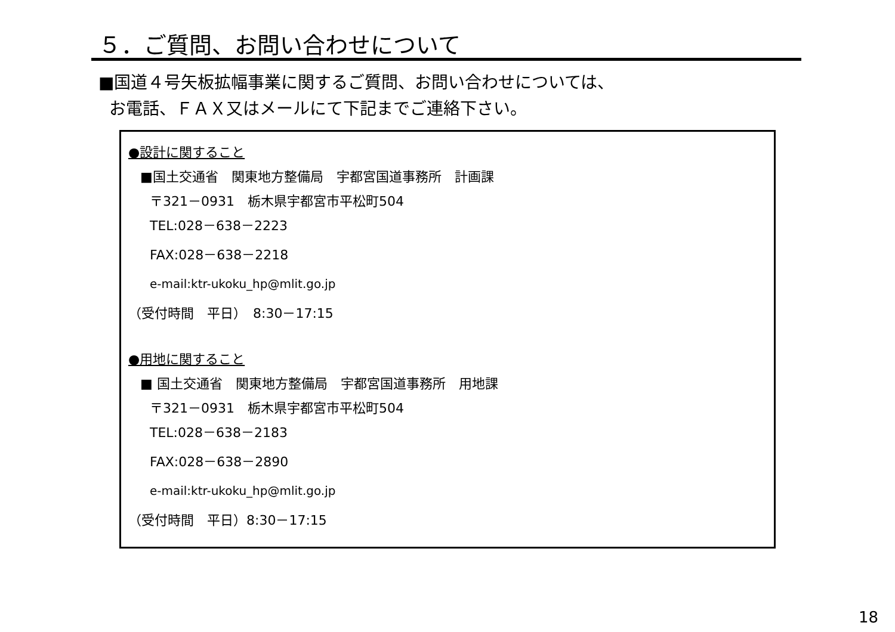５．ご質問、お問い合わせについて
■国道４号矢板拡幅事業に関するご質問、お問い合わせについては、
お電話、ＦＡＸ又はメールにて下記までご連絡下さい。
●設計に関すること
■国土交通省　関東地方整備局　宇都宮国道事務所　計画課
〒321－0931　栃木県宇都宮市平松町504
TEL:028－638－2223
FAX:028－638－2218
e-mail:ktr-ukoku_hp@mlit.go.jp
（受付時間　平日）　8:30－17:15
●用地に関すること
■ 国土交通省　関東地方整備局　宇都宮国道事務所　用地課
〒321－0931　栃木県宇都宮市平松町504
TEL:028－638－2183
FAX:028－638－2890
e-mail:ktr-ukoku_hp@mlit.go.jp
（受付時間　平日）8:30－17:15
18